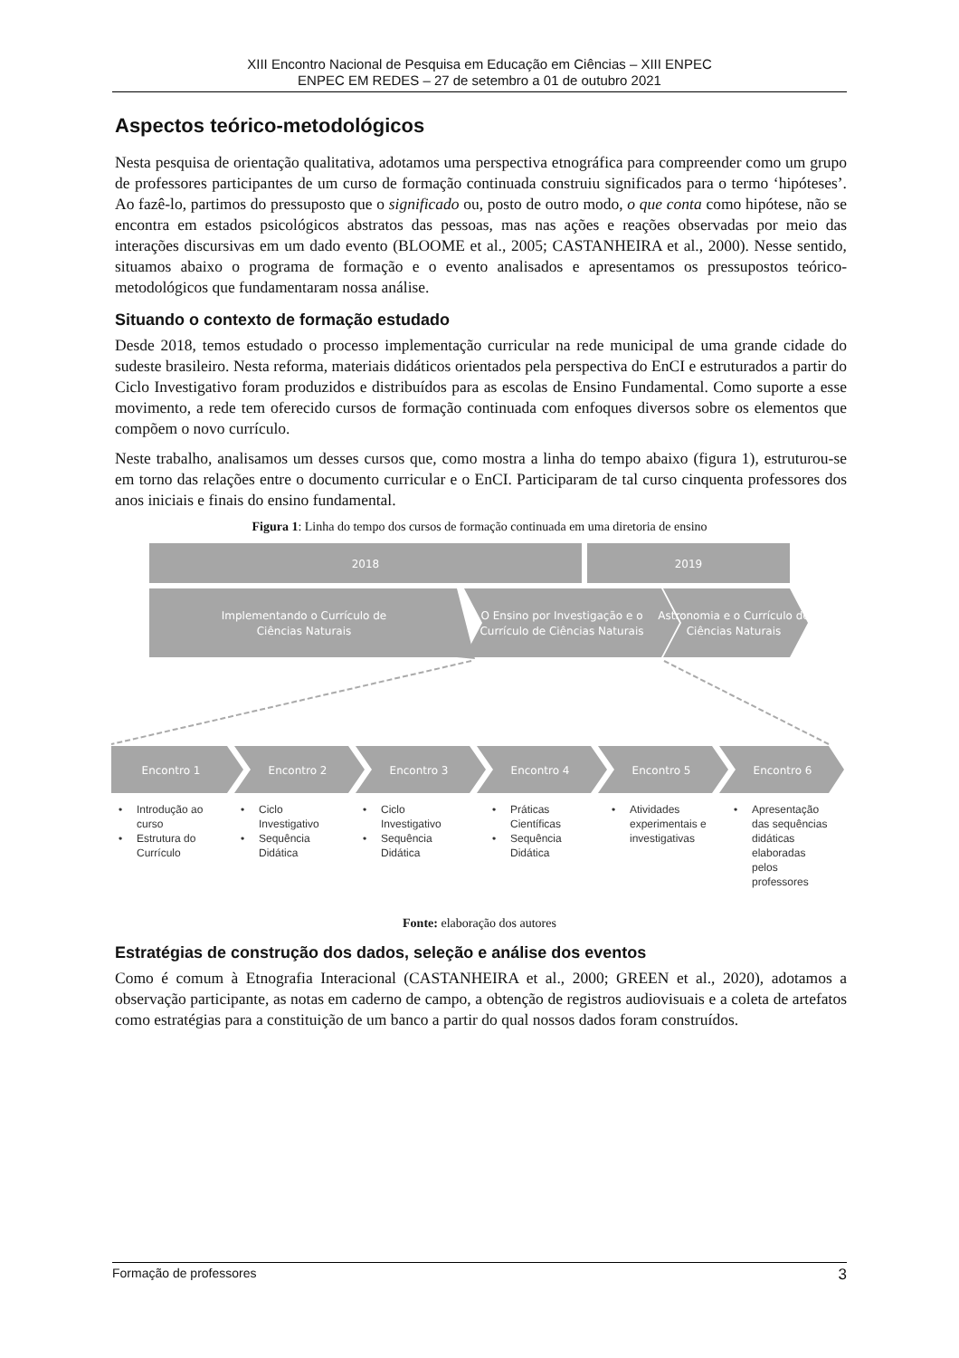XIII Encontro Nacional de Pesquisa em Educação em Ciências – XIII ENPEC
ENPEC EM REDES – 27 de setembro a 01 de outubro 2021
Aspectos teórico-metodológicos
Nesta pesquisa de orientação qualitativa, adotamos uma perspectiva etnográfica para compreender como um grupo de professores participantes de um curso de formação continuada construiu significados para o termo ‘hipóteses’. Ao fazê-lo, partimos do pressuposto que o significado ou, posto de outro modo, o que conta como hipótese, não se encontra em estados psicológicos abstratos das pessoas, mas nas ações e reações observadas por meio das interações discursivas em um dado evento (BLOOME et al., 2005; CASTANHEIRA et al., 2000). Nesse sentido, situamos abaixo o programa de formação e o evento analisados e apresentamos os pressupostos teórico-metodológicos que fundamentaram nossa análise.
Situando o contexto de formação estudado
Desde 2018, temos estudado o processo implementação curricular na rede municipal de uma grande cidade do sudeste brasileiro. Nesta reforma, materiais didáticos orientados pela perspectiva do EnCI e estruturados a partir do Ciclo Investigativo foram produzidos e distribuídos para as escolas de Ensino Fundamental. Como suporte a esse movimento, a rede tem oferecido cursos de formação continuada com enfoques diversos sobre os elementos que compõem o novo currículo.
Neste trabalho, analisamos um desses cursos que, como mostra a linha do tempo abaixo (figura 1), estruturou-se em torno das relações entre o documento curricular e o EnCI. Participaram de tal curso cinquenta professores dos anos iniciais e finais do ensino fundamental.
Figura 1: Linha do tempo dos cursos de formação continuada em uma diretoria de ensino
2018
2019
Implementando o Currículo de
Ciências Naturais
O Ensino por Investigação e o
Currículo de Ciências Naturais
Astronomia e o Currículo de
Ciências Naturais
Encontro 1
Encontro 2
Encontro 3
Encontro 4
Encontro 5
Encontro 6
•
Introdução ao
curso
•
Estrutura do
Currículo
•
Ciclo
Investigativo
•
Sequência
Didática
•
Ciclo
Investigativo
•
Sequência
Didática
•
Práticas
Científicas
•
Sequência
Didática
•
Atividades
experimentais e
investigativas
•
Apresentação
das sequências
didáticas
elaboradas
pelos
professores
Fonte: elaboração dos autores
Estratégias de construção dos dados, seleção e análise dos eventos
Como é comum à Etnografia Interacional (CASTANHEIRA et al., 2000; GREEN et al., 2020), adotamos a observação participante, as notas em caderno de campo, a obtenção de registros audiovisuais e a coleta de artefatos como estratégias para a constituição de um banco a partir do qual nossos dados foram construídos.
Formação de professores 3